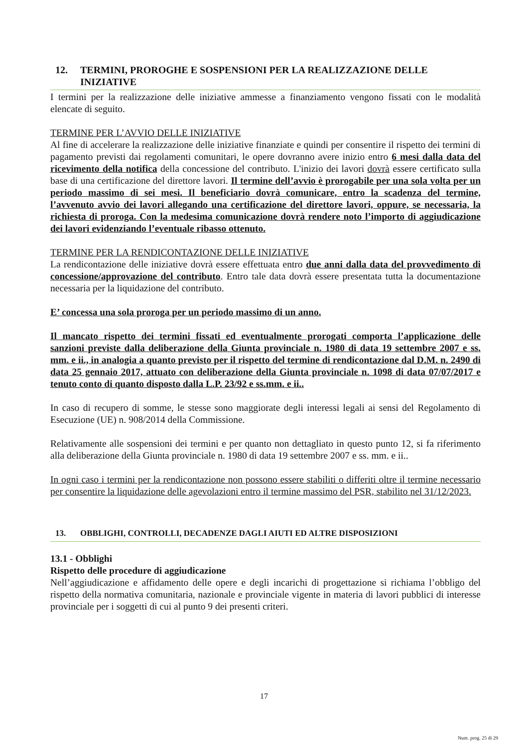12. TERMINI, PROROGHE E SOSPENSIONI PER LA REALIZZAZIONE DELLE INIZIATIVE
I termini per la realizzazione delle iniziative ammesse a finanziamento vengono fissati con le modalità elencate di seguito.
TERMINE PER L’AVVIO DELLE INIZIATIVE
Al fine di accelerare la realizzazione delle iniziative finanziate e quindi per consentire il rispetto dei termini di pagamento previsti dai regolamenti comunitari, le opere dovranno avere inizio entro 6 mesi dalla data del ricevimento della notifica della concessione del contributo. L'inizio dei lavori dovrà essere certificato sulla base di una certificazione del direttore lavori. Il termine dell’avvio è prorogabile per una sola volta per un periodo massimo di sei mesi. Il beneficiario dovrà comunicare, entro la scadenza del termine, l’avvenuto avvio dei lavori allegando una certificazione del direttore lavori, oppure, se necessaria, la richiesta di proroga. Con la medesima comunicazione dovrà rendere noto l’importo di aggiudicazione dei lavori evidenziando l’eventuale ribasso ottenuto.
TERMINE PER LA RENDICONTAZIONE DELLE INIZIATIVE
La rendicontazione delle iniziative dovrà essere effettuata entro due anni dalla data del provvedimento di concessione/approvazione del contributo. Entro tale data dovrà essere presentata tutta la documentazione necessaria per la liquidazione del contributo.
E’ concessa una sola proroga per un periodo massimo di un anno.
Il mancato rispetto dei termini fissati ed eventualmente prorogati comporta l’applicazione delle sanzioni previste dalla deliberazione della Giunta provinciale n. 1980 di data 19 settembre 2007 e ss. mm. e ii., in analogia a quanto previsto per il rispetto del termine di rendicontazione dal D.M. n. 2490 di data 25 gennaio 2017, attuato con deliberazione della Giunta provinciale n. 1098 di data 07/07/2017 e tenuto conto di quanto disposto dalla L.P. 23/92 e ss.mm. e ii..
In caso di recupero di somme, le stesse sono maggiorate degli interessi legali ai sensi del Regolamento di Esecuzione (UE) n. 908/2014 della Commissione.
Relativamente alle sospensioni dei termini e per quanto non dettagliato in questo punto 12, si fa riferimento alla deliberazione della Giunta provinciale n. 1980 di data 19 settembre 2007 e ss. mm. e ii..
In ogni caso i termini per la rendicontazione non possono essere stabiliti o differiti oltre il termine necessario per consentire la liquidazione delle agevolazioni entro il termine massimo del PSR, stabilito nel 31/12/2023.
13. OBBLIGHI, CONTROLLI, DECADENZE DAGLI AIUTI ED ALTRE DISPOSIZIONI
13.1 - Obblighi
Rispetto delle procedure di aggiudicazione
Nell’aggiudicazione e affidamento delle opere e degli incarichi di progettazione si richiama l’obbligo del rispetto della normativa comunitaria, nazionale e provinciale vigente in materia di lavori pubblici di interesse provinciale per i soggetti di cui al punto 9 dei presenti criteri.
17
Num. prog. 25 di 29